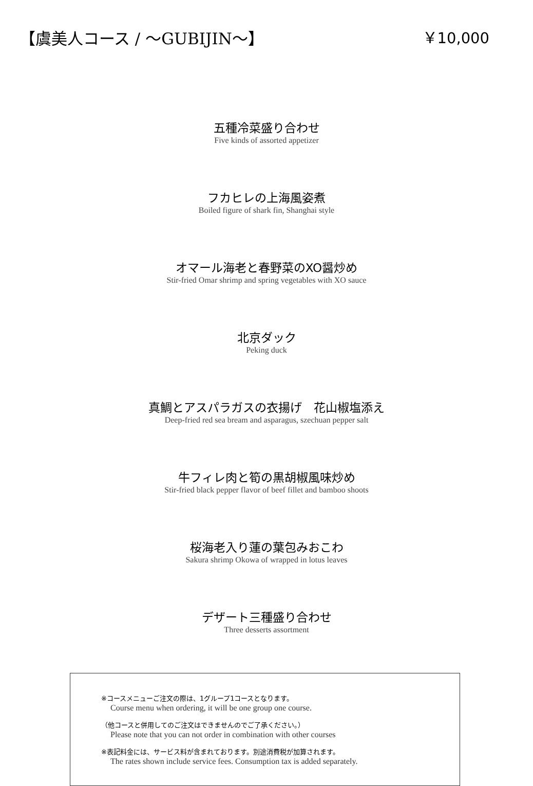【虞美人コース / ～GUBIJIN～】 ￥10,000
五種冷菜盛り合わせ
Five kinds of assorted appetizer
フカヒレの上海風姿煮
Boiled figure of shark fin, Shanghai style
オマール海老と春野菜のXO醤炒め
Stir-fried Omar shrimp and spring vegetables with XO sauce
北京ダック
Peking duck
真鯛とアスパラガスの衣揚げ　花山椒塩添え
Deep-fried red sea bream and asparagus, szechuan pepper salt
牛フィレ肉と筍の黒胡椒風味炒め
Stir-fried black pepper flavor of beef fillet and bamboo shoots
桜海老入り蓮の葉包みおこわ
Sakura shrimp Okowa of wrapped in lotus leaves
デザート三種盛り合わせ
Three desserts assortment
※コースメニューご注文の際は、1グループ1コースとなります。
Course menu when ordering, it will be one group one course.
（他コースと併用してのご注文はできませんのでご了承ください。）
Please note that you can not order in combination with other courses
※表記料金には、サービス料が含まれております。別途消費税が加算されます。
The rates shown include service fees. Consumption tax is added separately.